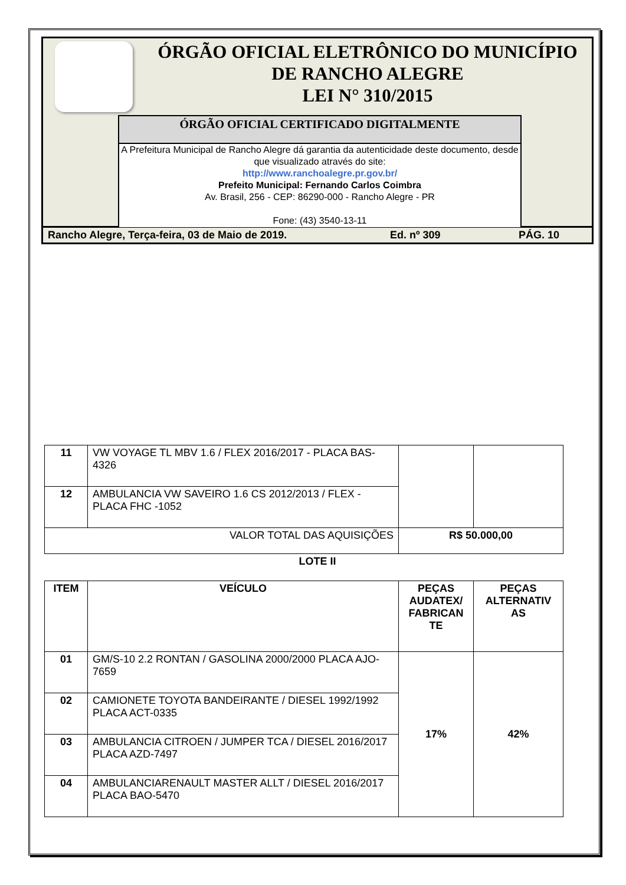ÓRGÃO OFICIAL ELETRÔNICO DO MUNICÍPIO
DE RANCHO ALEGRE
LEI N° 310/2015
ÓRGÃO OFICIAL CERTIFICADO DIGITALMENTE
A Prefeitura Municipal de Rancho Alegre dá garantia da autenticidade deste documento, desde que visualizado através do site:
http://www.ranchoalegre.pr.gov.br/
Prefeito Municipal: Fernando Carlos Coimbra
Av. Brasil, 256 - CEP: 86290-000 - Rancho Alegre - PR
Fone: (43) 3540-13-11
Rancho Alegre, Terça-feira, 03 de Maio de 2019. Ed. nº 309 PÁG. 10
| 11 | VW VOYAGE TL MBV 1.6 / FLEX 2016/2017 - PLACA BAS-4326 | | |
| 12 | AMBULANCIA VW SAVEIRO 1.6 CS 2012/2013 / FLEX - PLACA FHC -1052 | | |
| VALOR TOTAL DAS AQUISIÇÕES | | R$ 50.000,00 | |
LOTE II
| ITEM | VEÍCULO | PEÇAS AUDATEX/ FABRICAN TE | PEÇAS ALTERNATIV AS |
| --- | --- | --- | --- |
| 01 | GM/S-10 2.2 RONTAN / GASOLINA 2000/2000 PLACA AJO-7659 | 17% | 42% |
| 02 | CAMIONETE TOYOTA BANDEIRANTE / DIESEL 1992/1992 PLACA ACT-0335 | | |
| 03 | AMBULANCIA CITROEN / JUMPER TCA / DIESEL 2016/2017 PLACA AZD-7497 | | |
| 04 | AMBULANCIARENAULT MASTER ALLT / DIESEL 2016/2017 PLACA BAO-5470 | | |